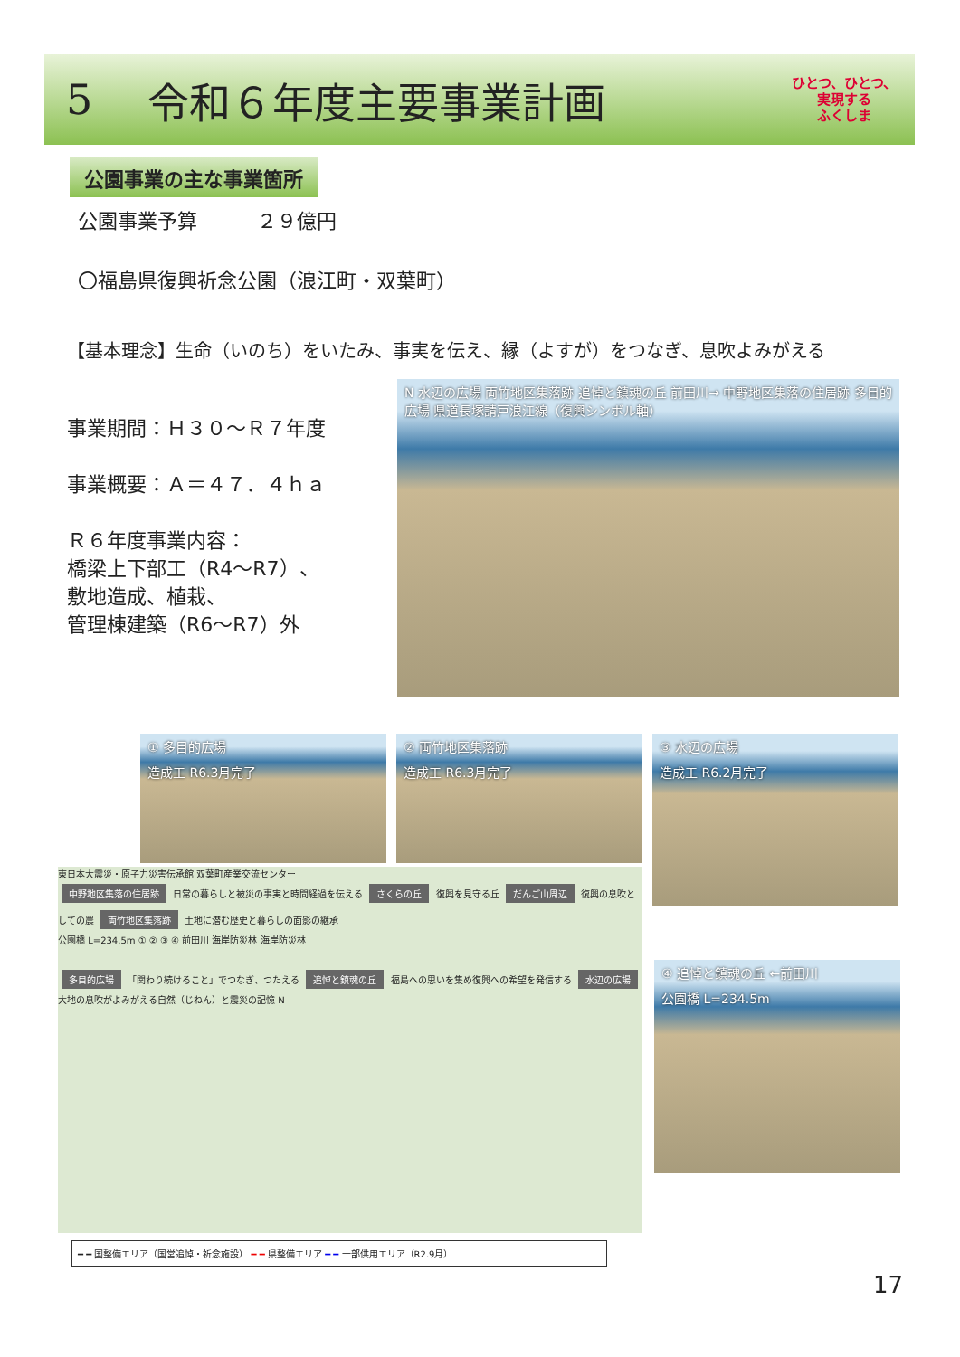5 令和６年度主要事業計画 ひとつ、ひとつ、
実現する
ふくしま
公園事業の主な事業箇所
公園事業予算　　　２９億円
〇福島県復興祈念公園（浪江町・双葉町）
【基本理念】生命（いのち）をいたみ、事実を伝え、縁（よすが）をつなぎ、息吹よみがえる
事業期間：Ｈ３０～Ｒ７年度
事業概要：Ａ＝４７．４ｈａ
Ｒ６年度事業内容：
橋梁上下部工（R4～R7）、
敷地造成、植栽、
管理棟建築（R6～R7）外
N 水辺の広場 両竹地区集落跡 追悼と鎮魂の丘 前田川→ 中野地区集落の住居跡 多目的広場 県道長塚請戸浪江線（復興シンボル軸）
① 多目的広場
造成工 R6.3月完了
② 両竹地区集落跡
造成工 R6.3月完了
③ 水辺の広場
造成工 R6.2月完了
④ 追悼と鎮魂の丘 ←前田川
公園橋 L=234.5m
東日本大震災・原子力災害伝承館 双葉町産業交流センター
中野地区集落の住居跡
日常の暮らしと被災の事実と時間経過を伝える
さくらの丘
復興を見守る丘
だんご山周辺
復興の息吹としての農
両竹地区集落跡
土地に潜む歴史と暮らしの面影の継承
公園橋 L=234.5m ① ② ③ ④ 前田川 海岸防災林 海岸防災林
多目的広場
「関わり続けること」でつなぎ、つたえる
追悼と鎮魂の丘
福島への思いを集め復興への希望を発信する
水辺の広場
大地の息吹がよみがえる自然（じねん）と震災の記憶 N
━ ━ 国整備エリア（国営追悼・祈念施設） ━ ━ 県整備エリア ━ ━ 一部供用エリア（R2.9月）
17